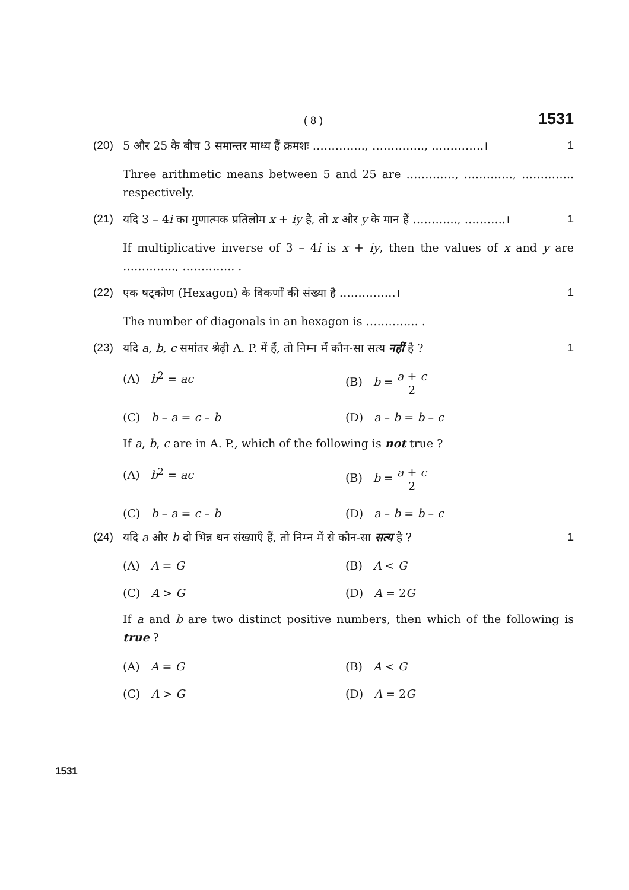( 8 ) 1531
(20) 5 और 25 के बीच 3 समान्तर माध्य हैं क्रमशः ………….., ………….., …………..। 1
Three arithmetic means between 5 and 25 are …………., …………., ………….. respectively.
(21) यदि 3 – 4i का गुणात्मक प्रतिलोम x + iy है, तो x और y के मान हैं ………..., ………..। 1
If multiplicative inverse of 3 – 4i is x + iy, then the values of x and y are ………….., ………….. .
(22) एक षट्कोण (Hexagon) के विकर्णों की संख्या है ……………। 1
The number of diagonals in an hexagon is ………….. .
(23) यदि a, b, c समांतर श्रेढ़ी A. P. में हैं, तो निम्न में कौन-सा सत्य नहीं है ? 1
(A) b<sup>2</sup> = ac
(B) b = a + c 2
(C) b – a = c – b
(D) a – b = b – c
If a, b, c are in A. P., which of the following is not true ?
(A) b<sup>2</sup> = ac
(B) b = a + c 2
(C) b – a = c – b
(D) a – b = b – c
(24) यदि a और b दो भिन्न धन संख्याएँ हैं, तो निम्न में से कौन-सा सत्य है ? 1
(A) A = G
(B) A < G
(C) A > G
(D) A = 2G
If a and b are two distinct positive numbers, then which of the following is true ?
(A) A = G
(B) A < G
(C) A > G
(D) A = 2G
1531